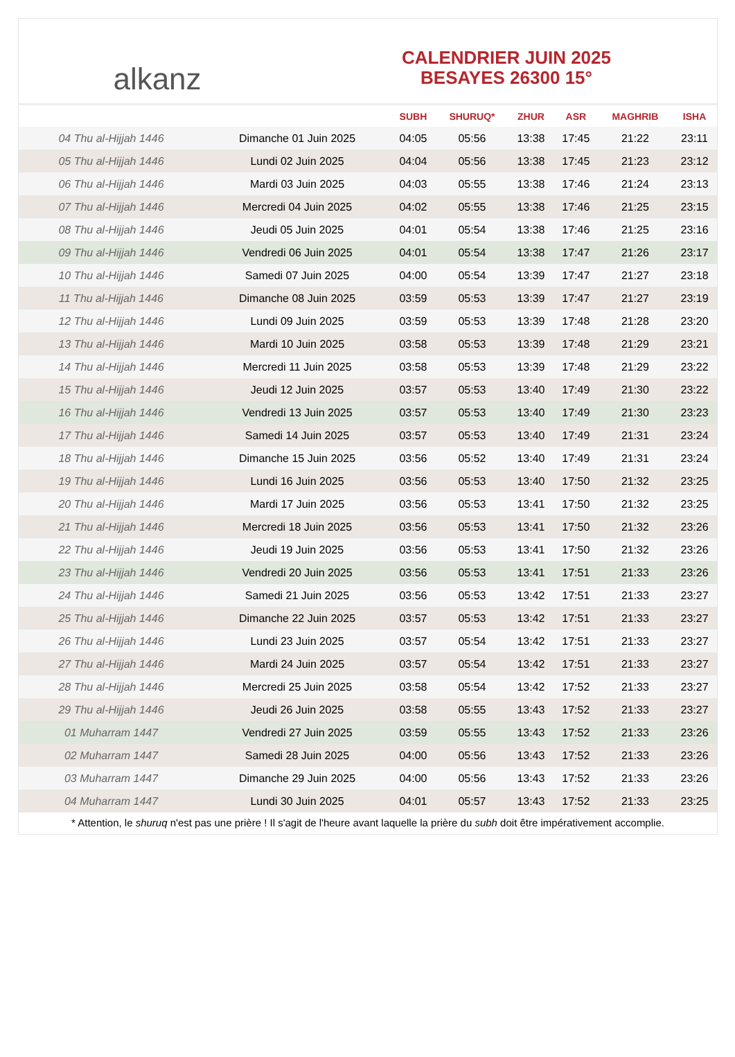alkanz
CALENDRIER JUIN 2025
BESAYES 26300 15°
| | | SUBH | SHURUQ* | ZHUR | ASR | MAGHRIB | ISHA |
| --- | --- | --- | --- | --- | --- | --- | --- |
| 04 Thu al-Hijjah 1446 | Dimanche 01 Juin 2025 | 04:05 | 05:56 | 13:38 | 17:45 | 21:22 | 23:11 |
| 05 Thu al-Hijjah 1446 | Lundi 02 Juin 2025 | 04:04 | 05:56 | 13:38 | 17:45 | 21:23 | 23:12 |
| 06 Thu al-Hijjah 1446 | Mardi 03 Juin 2025 | 04:03 | 05:55 | 13:38 | 17:46 | 21:24 | 23:13 |
| 07 Thu al-Hijjah 1446 | Mercredi 04 Juin 2025 | 04:02 | 05:55 | 13:38 | 17:46 | 21:25 | 23:15 |
| 08 Thu al-Hijjah 1446 | Jeudi 05 Juin 2025 | 04:01 | 05:54 | 13:38 | 17:46 | 21:25 | 23:16 |
| 09 Thu al-Hijjah 1446 | Vendredi 06 Juin 2025 | 04:01 | 05:54 | 13:38 | 17:47 | 21:26 | 23:17 |
| 10 Thu al-Hijjah 1446 | Samedi 07 Juin 2025 | 04:00 | 05:54 | 13:39 | 17:47 | 21:27 | 23:18 |
| 11 Thu al-Hijjah 1446 | Dimanche 08 Juin 2025 | 03:59 | 05:53 | 13:39 | 17:47 | 21:27 | 23:19 |
| 12 Thu al-Hijjah 1446 | Lundi 09 Juin 2025 | 03:59 | 05:53 | 13:39 | 17:48 | 21:28 | 23:20 |
| 13 Thu al-Hijjah 1446 | Mardi 10 Juin 2025 | 03:58 | 05:53 | 13:39 | 17:48 | 21:29 | 23:21 |
| 14 Thu al-Hijjah 1446 | Mercredi 11 Juin 2025 | 03:58 | 05:53 | 13:39 | 17:48 | 21:29 | 23:22 |
| 15 Thu al-Hijjah 1446 | Jeudi 12 Juin 2025 | 03:57 | 05:53 | 13:40 | 17:49 | 21:30 | 23:22 |
| 16 Thu al-Hijjah 1446 | Vendredi 13 Juin 2025 | 03:57 | 05:53 | 13:40 | 17:49 | 21:30 | 23:23 |
| 17 Thu al-Hijjah 1446 | Samedi 14 Juin 2025 | 03:57 | 05:53 | 13:40 | 17:49 | 21:31 | 23:24 |
| 18 Thu al-Hijjah 1446 | Dimanche 15 Juin 2025 | 03:56 | 05:52 | 13:40 | 17:49 | 21:31 | 23:24 |
| 19 Thu al-Hijjah 1446 | Lundi 16 Juin 2025 | 03:56 | 05:53 | 13:40 | 17:50 | 21:32 | 23:25 |
| 20 Thu al-Hijjah 1446 | Mardi 17 Juin 2025 | 03:56 | 05:53 | 13:41 | 17:50 | 21:32 | 23:25 |
| 21 Thu al-Hijjah 1446 | Mercredi 18 Juin 2025 | 03:56 | 05:53 | 13:41 | 17:50 | 21:32 | 23:26 |
| 22 Thu al-Hijjah 1446 | Jeudi 19 Juin 2025 | 03:56 | 05:53 | 13:41 | 17:50 | 21:32 | 23:26 |
| 23 Thu al-Hijjah 1446 | Vendredi 20 Juin 2025 | 03:56 | 05:53 | 13:41 | 17:51 | 21:33 | 23:26 |
| 24 Thu al-Hijjah 1446 | Samedi 21 Juin 2025 | 03:56 | 05:53 | 13:42 | 17:51 | 21:33 | 23:27 |
| 25 Thu al-Hijjah 1446 | Dimanche 22 Juin 2025 | 03:57 | 05:53 | 13:42 | 17:51 | 21:33 | 23:27 |
| 26 Thu al-Hijjah 1446 | Lundi 23 Juin 2025 | 03:57 | 05:54 | 13:42 | 17:51 | 21:33 | 23:27 |
| 27 Thu al-Hijjah 1446 | Mardi 24 Juin 2025 | 03:57 | 05:54 | 13:42 | 17:51 | 21:33 | 23:27 |
| 28 Thu al-Hijjah 1446 | Mercredi 25 Juin 2025 | 03:58 | 05:54 | 13:42 | 17:52 | 21:33 | 23:27 |
| 29 Thu al-Hijjah 1446 | Jeudi 26 Juin 2025 | 03:58 | 05:55 | 13:43 | 17:52 | 21:33 | 23:27 |
| 01 Muharram 1447 | Vendredi 27 Juin 2025 | 03:59 | 05:55 | 13:43 | 17:52 | 21:33 | 23:26 |
| 02 Muharram 1447 | Samedi 28 Juin 2025 | 04:00 | 05:56 | 13:43 | 17:52 | 21:33 | 23:26 |
| 03 Muharram 1447 | Dimanche 29 Juin 2025 | 04:00 | 05:56 | 13:43 | 17:52 | 21:33 | 23:26 |
| 04 Muharram 1447 | Lundi 30 Juin 2025 | 04:01 | 05:57 | 13:43 | 17:52 | 21:33 | 23:25 |
* Attention, le shuruq n'est pas une prière ! Il s'agit de l'heure avant laquelle la prière du subh doit être impérativement accomplie.